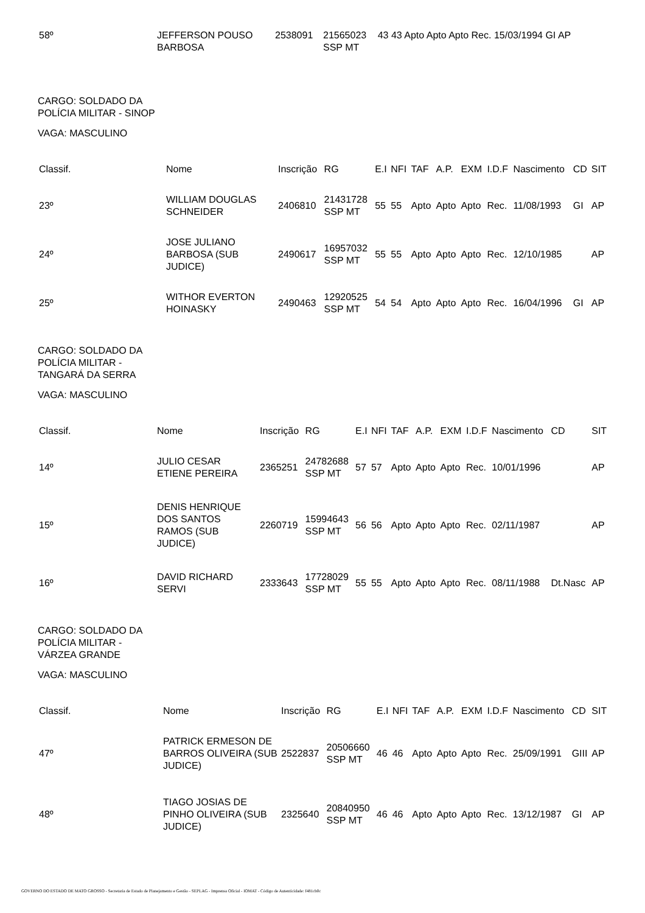| 58º | JEFFERSON POUSO BARBOSA | 2538091 | 21565023 SSP MT | 43 43 Apto Apto Apto Rec. 15/03/1994 GI AP |
CARGO: SOLDADO DA POLÍCIA MILITAR - SINOP
VAGA: MASCULINO
| Classif. | Nome | Inscrição | RG | E.I | NFI | TAF | A.P. | EXM | I.D.F | Nascimento | CD | SIT |
| --- | --- | --- | --- | --- | --- | --- | --- | --- | --- | --- | --- | --- |
| 23º | WILLIAM DOUGLAS SCHNEIDER | 2406810 | 21431728 SSP MT | 55 | 55 | Apto | Apto | Apto | Rec. | 11/08/1993 | GI | AP |
| 24º | JOSE JULIANO BARBOSA (SUB JUDICE) | 2490617 | 16957032 SSP MT | 55 | 55 | Apto | Apto | Apto | Rec. | 12/10/1985 | | AP |
| 25º | WITHOR EVERTON HOINASKY | 2490463 | 12920525 SSP MT | 54 | 54 | Apto | Apto | Apto | Rec. | 16/04/1996 | GI | AP |
CARGO: SOLDADO DA POLÍCIA MILITAR - TANGARÁ DA SERRA
VAGA: MASCULINO
| Classif. | Nome | Inscrição | RG | E.I | NFI | TAF | A.P. | EXM | I.D.F | Nascimento | CD | SIT |
| --- | --- | --- | --- | --- | --- | --- | --- | --- | --- | --- | --- | --- |
| 14º | JULIO CESAR ETIENE PEREIRA | 2365251 | 24782688 SSP MT | 57 | 57 | Apto | Apto | Apto | Rec. | 10/01/1996 | | AP |
| 15º | DENIS HENRIQUE DOS SANTOS RAMOS (SUB JUDICE) | 2260719 | 15994643 SSP MT | 56 | 56 | Apto | Apto | Apto | Rec. | 02/11/1987 | | AP |
| 16º | DAVID RICHARD SERVI | 2333643 | 17728029 SSP MT | 55 | 55 | Apto | Apto | Apto | Rec. | 08/11/1988 | Dt.Nasc | AP |
CARGO: SOLDADO DA POLÍCIA MILITAR - VÁRZEA GRANDE
VAGA: MASCULINO
| Classif. | Nome | Inscrição | RG | E.I | NFI | TAF | A.P. | EXM | I.D.F | Nascimento | CD | SIT |
| --- | --- | --- | --- | --- | --- | --- | --- | --- | --- | --- | --- | --- |
| 47º | PATRICK ERMESON DE BARROS OLIVEIRA (SUB JUDICE) | 2522837 | 20506660 SSP MT | 46 | 46 | Apto | Apto | Apto | Rec. | 25/09/1991 | GIII | AP |
| 48º | TIAGO JOSIAS DE PINHO OLIVEIRA (SUB JUDICE) | 2325640 | 20840950 SSP MT | 46 | 46 | Apto | Apto | Apto | Rec. | 13/12/1987 | GI | AP |
GOVERNO DO ESTADO DE MATO GROSSO - Secretaria de Estado de Planejamento e Gestão - SEPLAG - Imprensa Oficial - IOMAT - Código de Autenticidade: f481cb0c